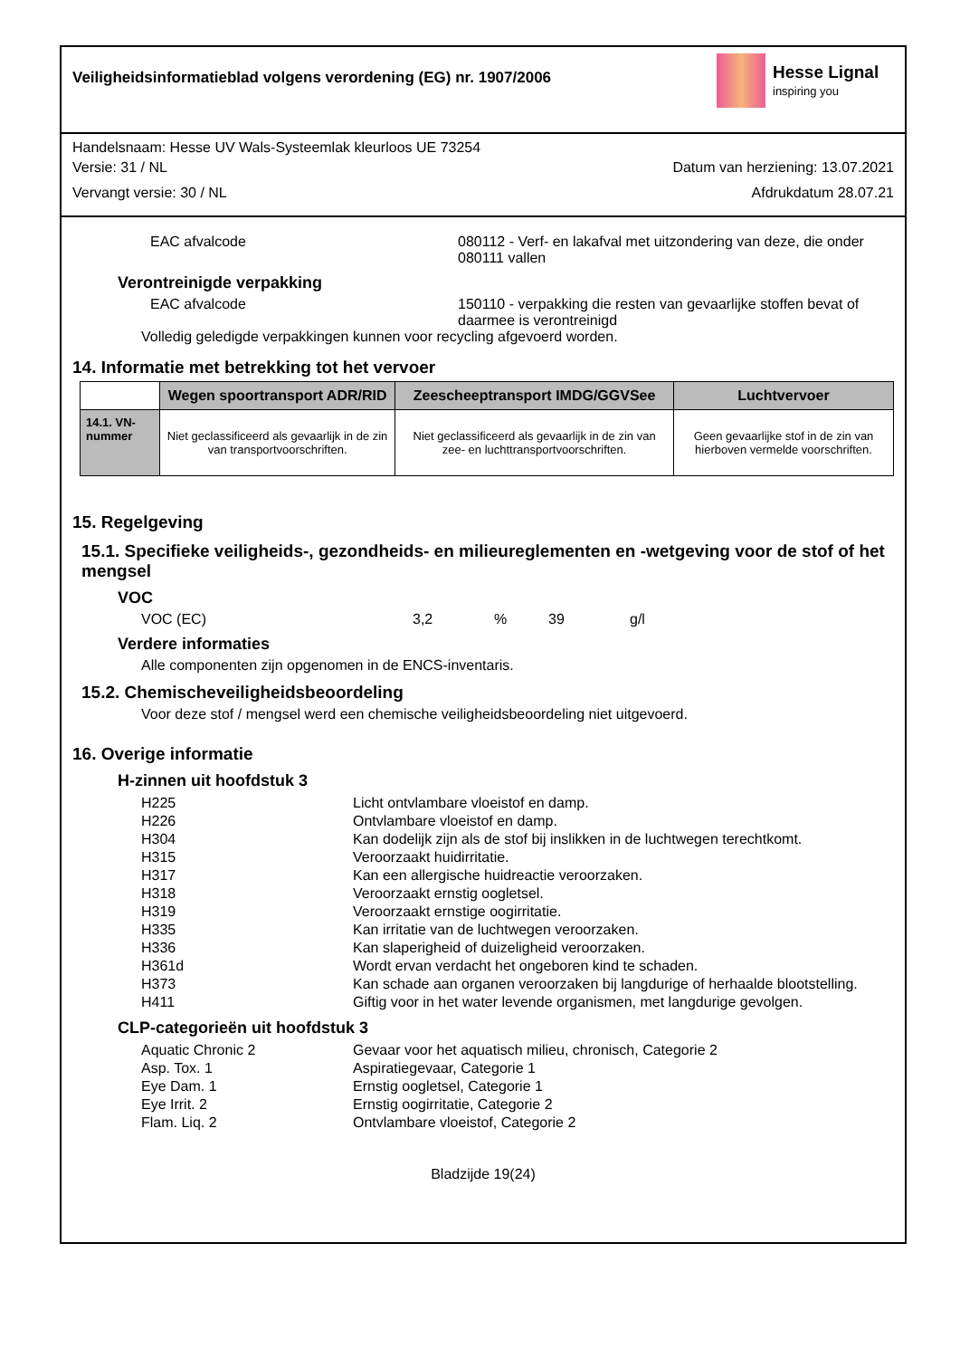Veiligheidsinformatieblad volgens verordening (EG) nr. 1907/2006
Hesse Lignal
inspiring you
Handelsnaam: Hesse UV Wals-Systeemlak kleurloos UE 73254
Versie: 31 / NL Datum van herziening: 13.07.2021
Vervangt versie: 30 / NL Afdrukdatum 28.07.21
EAC afvalcode 080112 - Verf- en lakafval met uitzondering van deze, die onder 080111 vallen
Verontreinigde verpakking
EAC afvalcode 150110 - verpakking die resten van gevaarlijke stoffen bevat of daarmee is verontreinigd
Volledig geledigde verpakkingen kunnen voor recycling afgevoerd worden.
14. Informatie met betrekking tot het vervoer
| | Wegen spoortransport ADR/RID | Zeescheeptransport IMDG/GGVSee | Luchtvervoer |
| --- | --- | --- | --- |
| 14.1. VN-nummer | Niet geclassificeerd als gevaarlijk in de zin van transportvoorschriften. | Niet geclassificeerd als gevaarlijk in de zin van zee- en luchttransportvoorschriften. | Geen gevaarlijke stof in de zin van hierboven vermelde voorschriften. |
15. Regelgeving
15.1. Specifieke veiligheids-, gezondheids- en milieureglementen en -wetgeving voor de stof of het mengsel
VOC
VOC (EC) 3,2% 39 g/l
Verdere informaties
Alle componenten zijn opgenomen in de ENCS-inventaris.
15.2. Chemischeveiligheidsbeoordeling
Voor deze stof / mengsel werd een chemische veiligheidsbeoordeling niet uitgevoerd.
16. Overige informatie
H-zinnen uit hoofdstuk 3
H225 Licht ontvlambare vloeistof en damp.
H226 Ontvlambare vloeistof en damp.
H304 Kan dodelijk zijn als de stof bij inslikken in de luchtwegen terechtkomt.
H315 Veroorzaakt huidirritatie.
H317 Kan een allergische huidreactie veroorzaken.
H318 Veroorzaakt ernstig oogletsel.
H319 Veroorzaakt ernstige oogirritatie.
H335 Kan irritatie van de luchtwegen veroorzaken.
H336 Kan slaperigheid of duizeligheid veroorzaken.
H361d Wordt ervan verdacht het ongeboren kind te schaden.
H373 Kan schade aan organen veroorzaken bij langdurige of herhaalde blootstelling.
H411 Giftig voor in het water levende organismen, met langdurige gevolgen.
CLP-categorieën uit hoofdstuk 3
Aquatic Chronic 2 Gevaar voor het aquatisch milieu, chronisch, Categorie 2
Asp. Tox. 1 Aspiratiegevaar, Categorie 1
Eye Dam. 1 Ernstig oogletsel, Categorie 1
Eye Irrit. 2 Ernstig oogirritatie, Categorie 2
Flam. Liq. 2 Ontvlambare vloeistof, Categorie 2
Bladzijde 19(24)